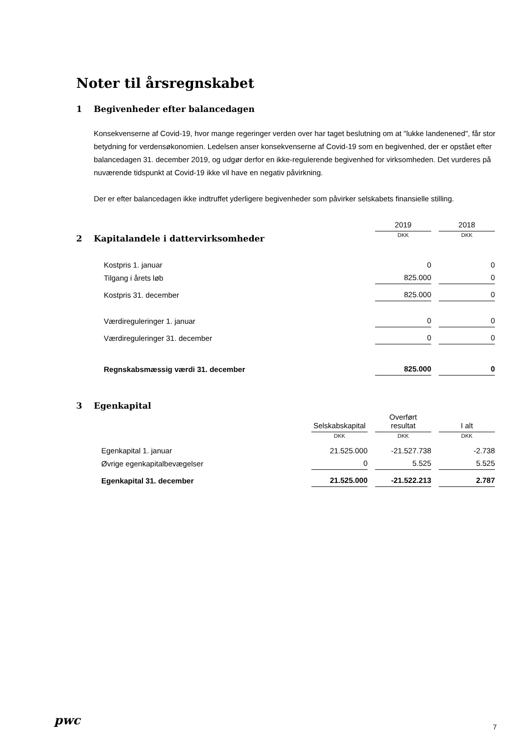Noter til årsregnskabet
1 Begivenheder efter balancedagen
Konsekvenserne af Covid-19, hvor mange regeringer verden over har taget beslutning om at "lukke landenened", får stor betydning for verdensøkonomien. Ledelsen anser konsekvenserne af Covid-19 som en begivenhed, der er opstået efter balancedagen 31. december 2019, og udgør derfor en ikke-regulerende begivenhed for virksomheden. Det vurderes på nuværende tidspunkt at Covid-19 ikke vil have en negativ påvirkning.
Der er efter balancedagen ikke indtruffet yderligere begivenheder som påvirker selskabets finansielle stilling.
| | 2019 | 2018 |
| | DKK | DKK |
2 Kapitalandele i dattervirksomheder
| Kostpris 1. januar | 0 | 0 |
| Tilgang i årets løb | 825.000 | 0 |
| Kostpris 31. december | 825.000 | 0 |
| Værdireguleringer 1. januar | 0 | 0 |
| Værdireguleringer 31. december | 0 | 0 |
| Regnskabsmæssig værdi 31. december | 825.000 | 0 |
3 Egenkapital
| | Selskabskapital | Overført resultat | I alt |
| | DKK | DKK | DKK |
| Egenkapital 1. januar | 21.525.000 | -21.527.738 | -2.738 |
| Øvrige egenkapitalbevægelser | 0 | 5.525 | 5.525 |
| Egenkapital 31. december | 21.525.000 | -21.522.213 | 2.787 |
pwc 7